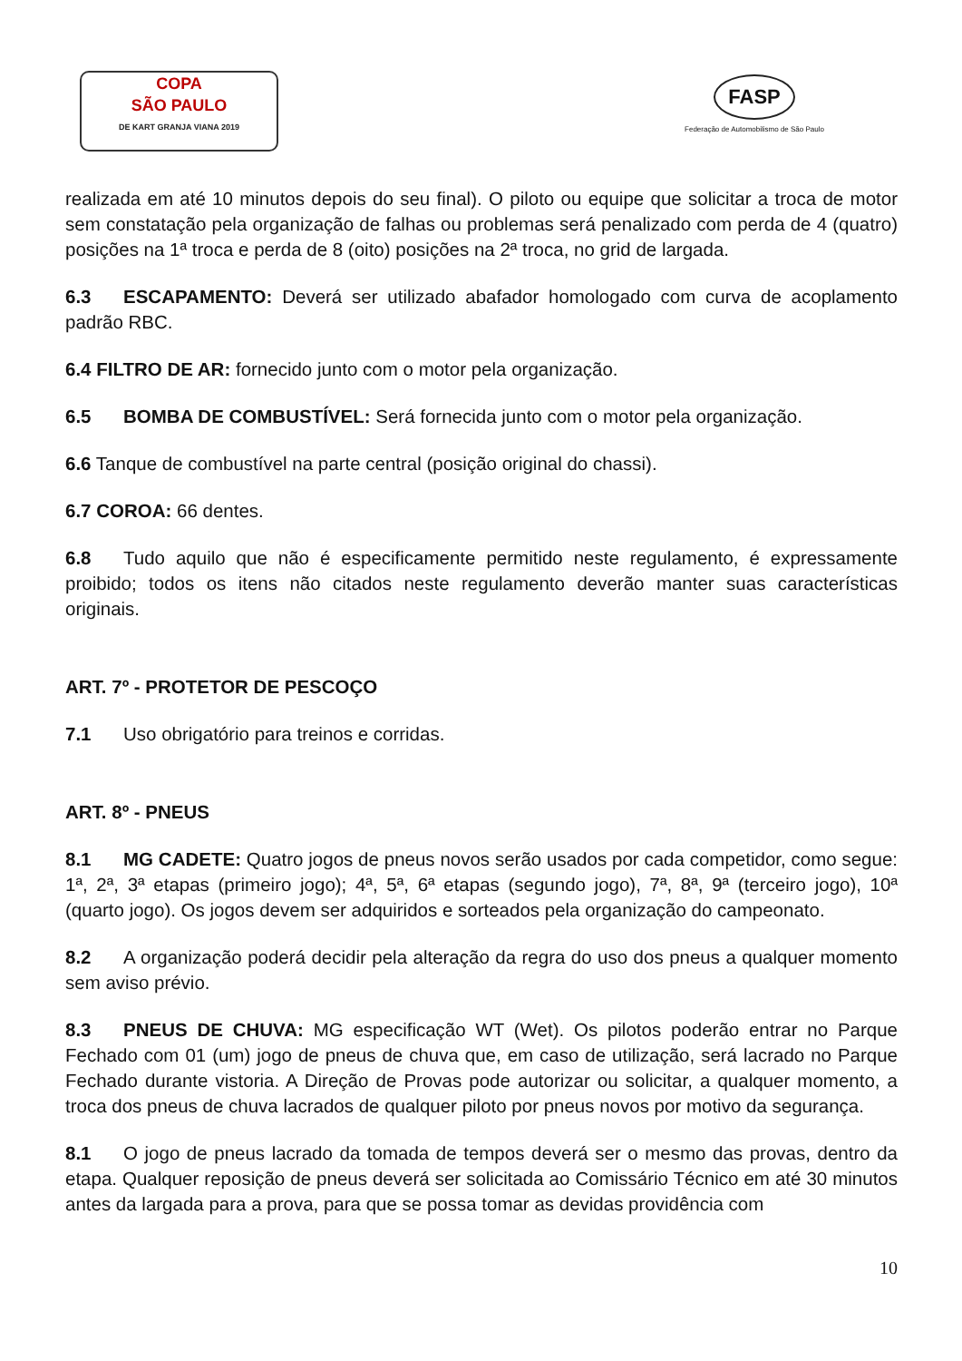COPA
SÃO PAULO
DE KART GRANJA VIANA 2019
FASP
Federação de Automobilismo de São Paulo
realizada em até 10 minutos depois do seu final). O piloto ou equipe que solicitar a troca de motor sem constatação pela organização de falhas ou problemas será penalizado com perda de 4 (quatro) posições na 1ª troca e perda de 8 (oito) posições na 2ª troca, no grid de largada.
6.3 ESCAPAMENTO: Deverá ser utilizado abafador homologado com curva de acoplamento padrão RBC.
6.4 FILTRO DE AR: fornecido junto com o motor pela organização.
6.5 BOMBA DE COMBUSTÍVEL: Será fornecida junto com o motor pela organização.
6.6 Tanque de combustível na parte central (posição original do chassi).
6.7 COROA: 66 dentes.
6.8 Tudo aquilo que não é especificamente permitido neste regulamento, é expressamente proibido; todos os itens não citados neste regulamento deverão manter suas características originais.
ART. 7º - PROTETOR DE PESCOÇO
7.1 Uso obrigatório para treinos e corridas.
ART. 8º - PNEUS
8.1 MG CADETE: Quatro jogos de pneus novos serão usados por cada competidor, como segue: 1ª, 2ª, 3ª etapas (primeiro jogo); 4ª, 5ª, 6ª etapas (segundo jogo), 7ª, 8ª, 9ª (terceiro jogo), 10ª (quarto jogo). Os jogos devem ser adquiridos e sorteados pela organização do campeonato.
8.2 A organização poderá decidir pela alteração da regra do uso dos pneus a qualquer momento sem aviso prévio.
8.3 PNEUS DE CHUVA: MG especificação WT (Wet). Os pilotos poderão entrar no Parque Fechado com 01 (um) jogo de pneus de chuva que, em caso de utilização, será lacrado no Parque Fechado durante vistoria. A Direção de Provas pode autorizar ou solicitar, a qualquer momento, a troca dos pneus de chuva lacrados de qualquer piloto por pneus novos por motivo da segurança.
8.1 O jogo de pneus lacrado da tomada de tempos deverá ser o mesmo das provas, dentro da etapa. Qualquer reposição de pneus deverá ser solicitada ao Comissário Técnico em até 30 minutos antes da largada para a prova, para que se possa tomar as devidas providência com
10